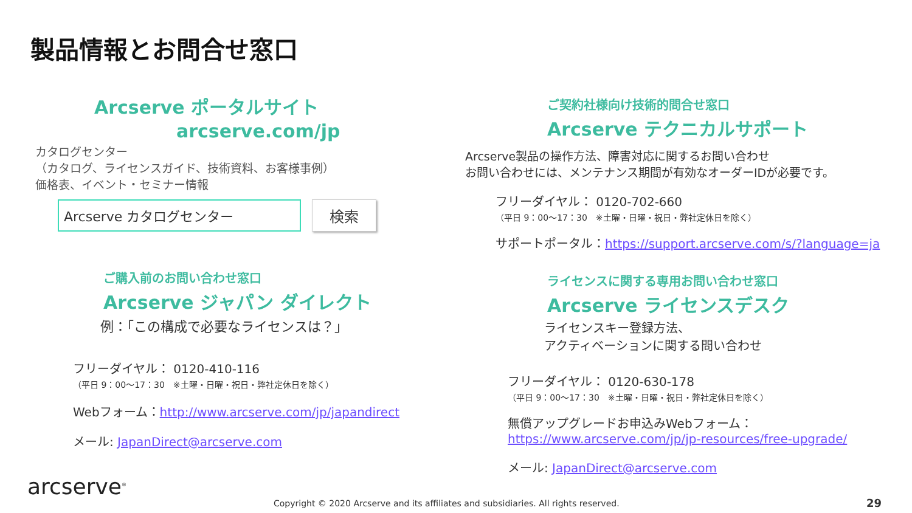製品情報とお問合せ窓口
Arcserve ポータルサイト
arcserve.com/jp
カタログセンター
（カタログ、ライセンスガイド、技術資料、お客様事例）
価格表、イベント・セミナー情報
Arcserve カタログセンター 検索
ご購入前のお問い合わせ窓口
Arcserve ジャパン ダイレクト
例：「この構成で必要なライセンスは？」
フリーダイヤル： 0120-410-116
（平日 9：00～17：30　※土曜・日曜・祝日・弊社定休日を除く）
Webフォーム：http://www.arcserve.com/jp/japandirect
メール: JapanDirect@arcserve.com
ご契約社様向け技術的問合せ窓口
Arcserve テクニカルサポート
Arcserve製品の操作方法、障害対応に関するお問い合わせ
お問い合わせには、メンテナンス期間が有効なオーダーIDが必要です。
フリーダイヤル： 0120-702-660
（平日 9：00～17：30　※土曜・日曜・祝日・弊社定休日を除く）
サポートポータル：https://support.arcserve.com/s/?language=ja
ライセンスに関する専用お問い合わせ窓口
Arcserve ライセンスデスク
ライセンスキー登録方法、
アクティベーションに関する問い合わせ
フリーダイヤル： 0120-630-178
（平日 9：00～17：30　※土曜・日曜・祝日・弊社定休日を除く）
無償アップグレードお申込みWebフォーム：
https://www.arcserve.com/jp/jp-resources/free-upgrade/
メール: JapanDirect@arcserve.com
arcserve<sup>®</sup>
Copyright © 2020 Arcserve and its affiliates and subsidiaries. All rights reserved.
29